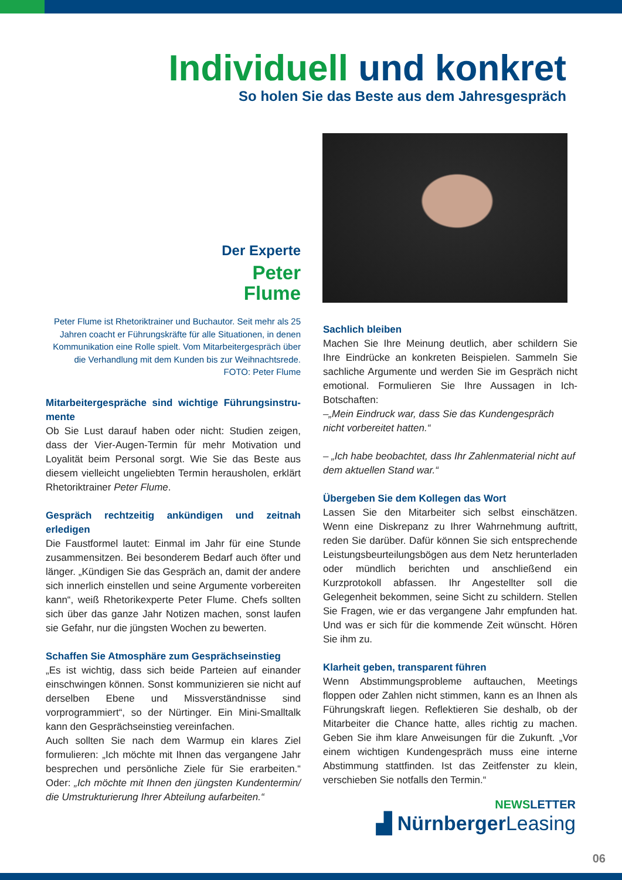Individuell und konkret
So holen Sie das Beste aus dem Jahresgespräch
Der Experte
Peter
Flume
Peter Flume ist Rhetoriktrainer und Buchautor. Seit mehr als 25 Jahren coacht er Führungskräfte für alle Situationen, in denen Kommunikation eine Rolle spielt. Vom Mitarbeitergespräch über die Verhandlung mit dem Kunden bis zur Weihnachtsrede.
FOTO: Peter Flume
Mitarbeitergespräche sind wichtige Führungsinstru-mente
Ob Sie Lust darauf haben oder nicht: Studien zeigen, dass der Vier-Augen-Termin für mehr Motivation und Loyalität beim Personal sorgt. Wie Sie das Beste aus diesem vielleicht ungeliebten Termin herausholen, erklärt Rhetoriktrainer Peter Flume.
Gespräch rechtzeitig ankündigen und zeitnah erledigen
Die Faustformel lautet: Einmal im Jahr für eine Stunde zusammensitzen. Bei besonderem Bedarf auch öfter und länger. „Kündigen Sie das Gespräch an, damit der andere sich innerlich einstellen und seine Argumente vorbereiten kann“, weiß Rhetorikexperte Peter Flume. Chefs sollten sich über das ganze Jahr Notizen machen, sonst laufen sie Gefahr, nur die jüngsten Wochen zu bewerten.
Schaffen Sie Atmosphäre zum Gesprächseinstieg
„Es ist wichtig, dass sich beide Parteien auf einander einschwingen können. Sonst kommunizieren sie nicht auf derselben Ebene und Missverständnisse sind vorprogrammiert“, so der Nürtinger. Ein Mini-Smalltalk kann den Gesprächseinstieg vereinfachen.
Auch sollten Sie nach dem Warmup ein klares Ziel formulieren: „Ich möchte mit Ihnen das vergangene Jahr besprechen und persönliche Ziele für Sie erarbeiten.“ Oder: „Ich möchte mit Ihnen den jüngsten Kundentermin/ die Umstrukturierung Ihrer Abteilung aufarbeiten.“
Sachlich bleiben
Machen Sie Ihre Meinung deutlich, aber schildern Sie Ihre Eindrücke an konkreten Beispielen. Sammeln Sie sachliche Argumente und werden Sie im Gespräch nicht emotional. Formulieren Sie Ihre Aussagen in Ich-Botschaften:
–„Mein Eindruck war, dass Sie das Kundengespräch nicht vorbereitet hatten.“
– „Ich habe beobachtet, dass Ihr Zahlenmaterial nicht auf dem aktuellen Stand war.“
Übergeben Sie dem Kollegen das Wort
Lassen Sie den Mitarbeiter sich selbst einschätzen. Wenn eine Diskrepanz zu Ihrer Wahrnehmung auftritt, reden Sie darüber. Dafür können Sie sich entsprechende Leistungsbeurteilungsbögen aus dem Netz herunterladen oder mündlich berichten und anschließend ein Kurzprotokoll abfassen. Ihr Angestellter soll die Gelegenheit bekommen, seine Sicht zu schildern. Stellen Sie Fragen, wie er das vergangene Jahr empfunden hat. Und was er sich für die kommende Zeit wünscht. Hören Sie ihm zu.
Klarheit geben, transparent führen
Wenn Abstimmungsprobleme auftauchen, Meetings floppen oder Zahlen nicht stimmen, kann es an Ihnen als Führungskraft liegen. Reflektieren Sie deshalb, ob der Mitarbeiter die Chance hatte, alles richtig zu machen. Geben Sie ihm klare Anweisungen für die Zukunft. „Vor einem wichtigen Kundengespräch muss eine interne Abstimmung stattfinden. Ist das Zeitfenster zu klein, verschieben Sie notfalls den Termin.“
NEWSLETTER
▟ NürnbergerLeasing
06